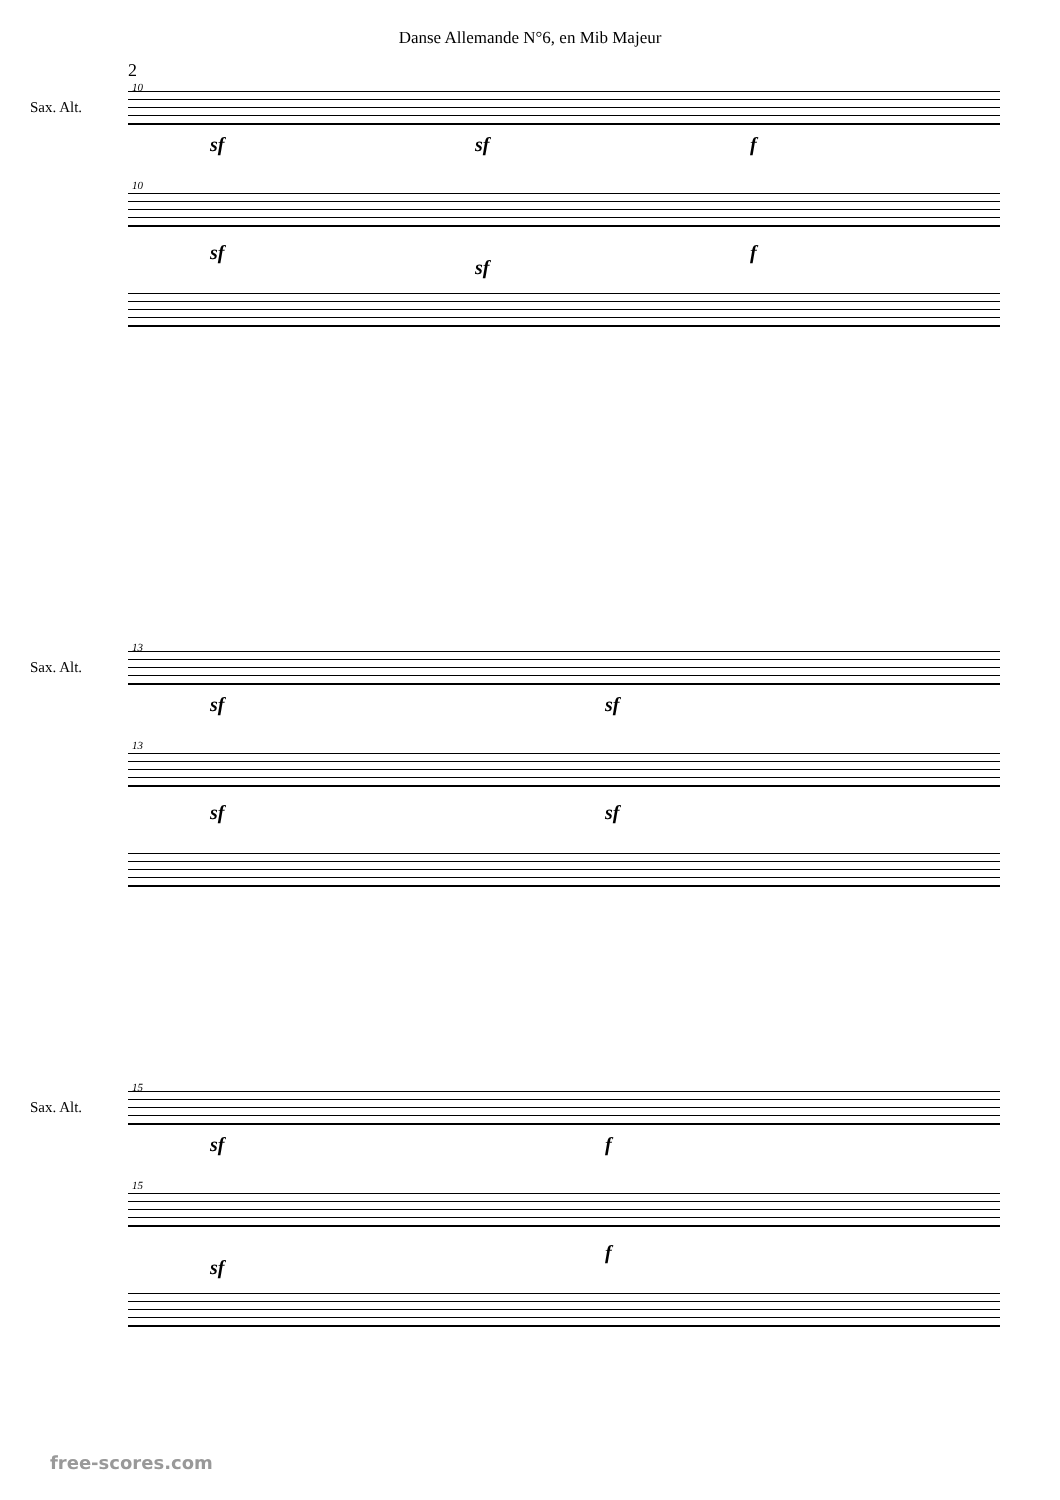Danse Allemande N°6, en Mib Majeur
2
10
Sax. Alt.
sf sf f
10
sf
sf
f
13
Sax. Alt.
sf sf
13
sf sf
15
Sax. Alt.
sf f
15
sf
f
free-scores.com